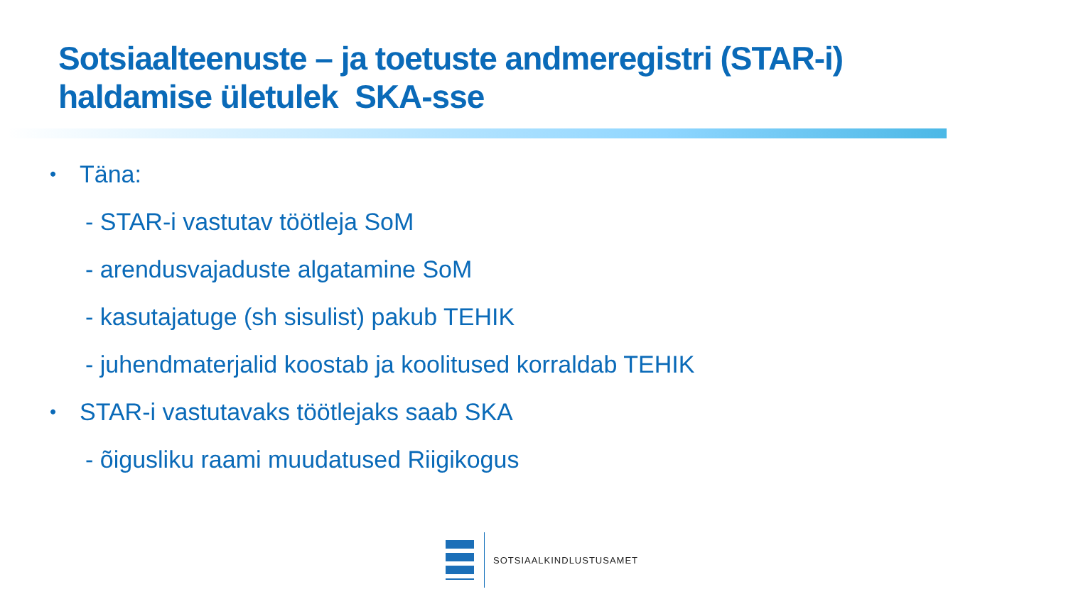Sotsiaalteenuste – ja toetuste andmeregistri (STAR-i)
haldamise ületulek SKA-sse
• Täna:
- STAR-i vastutav töötleja SoM
- arendusvajaduste algatamine SoM
- kasutajatuge (sh sisulist) pakub TEHIK
- juhendmaterjalid koostab ja koolitused korraldab TEHIK
• STAR-i vastutavaks töötlejaks saab SKA
- õigusliku raami muudatused Riigikogus
SOTSIAALKINDLUSTUSAMET